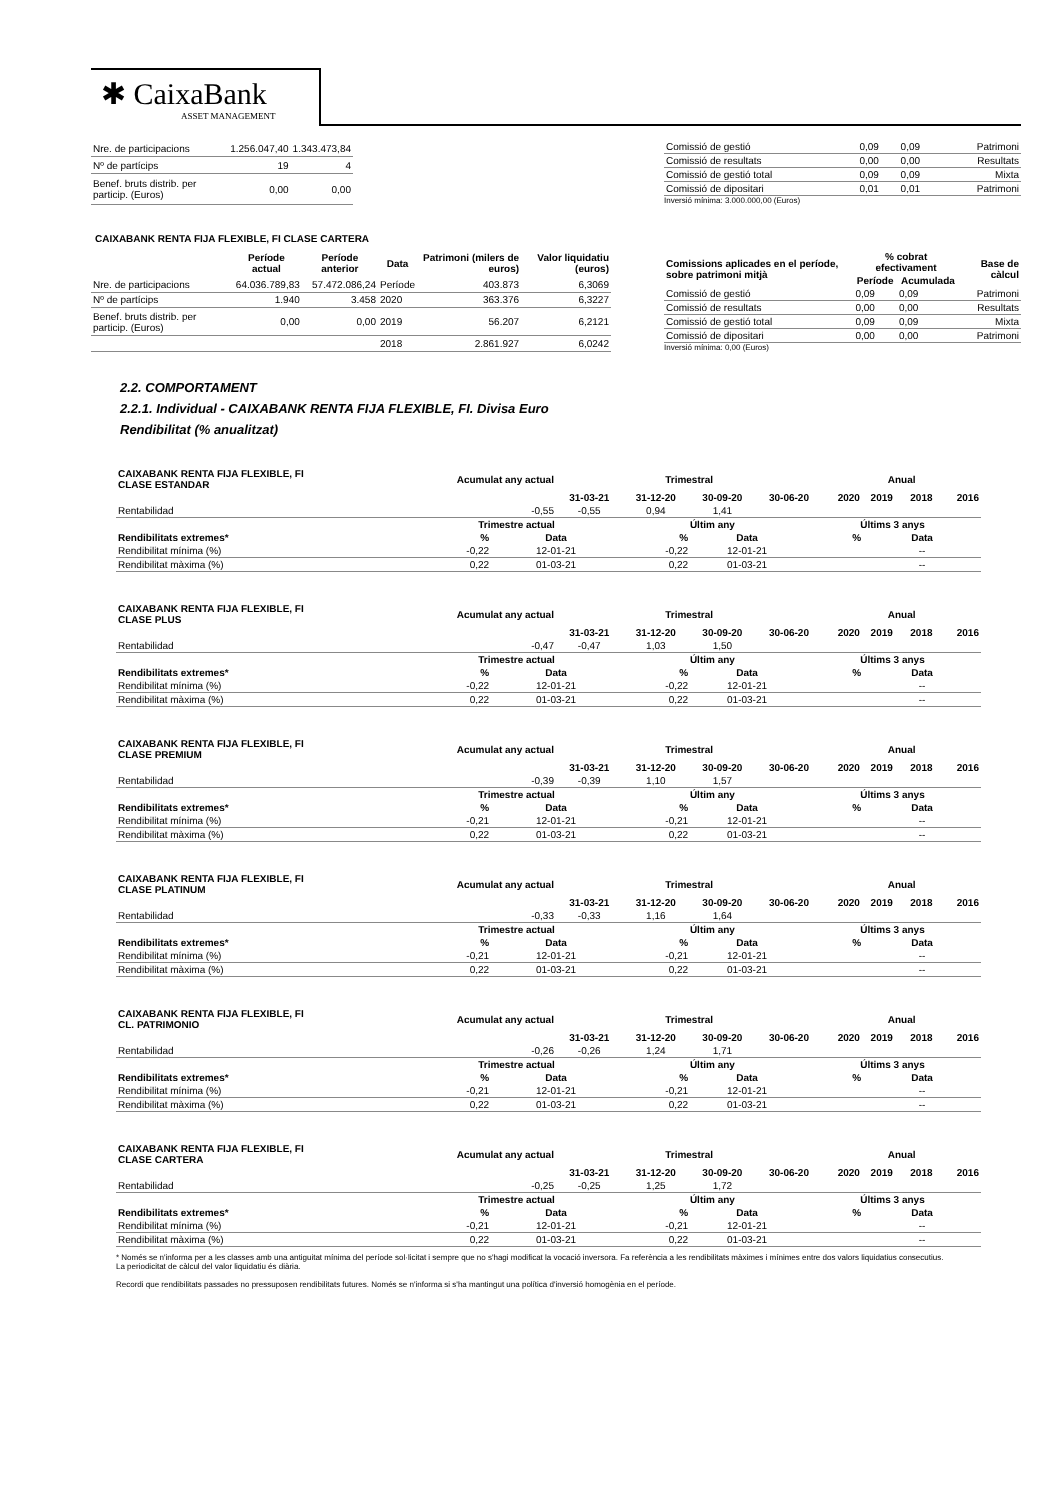✱ CaixaBank
ASSET MANAGEMENT
| Nre. de participacions | 1.256.047,40 | 1.343.473,84 |
| Nº de partícips | 19 | 4 |
| Benef. bruts distrib. per particip. (Euros) | 0,00 | 0,00 |
| Comissió de gestió | 0,09 | 0,09 | Patrimoni |
| Comissió de resultats | 0,00 | 0,00 | Resultats |
| Comissió de gestió total | 0,09 | 0,09 | Mixta |
| Comissió de dipositari | 0,01 | 0,01 | Patrimoni |
Inversió mínima: 3.000.000,00 (Euros)
CAIXABANK RENTA FIJA FLEXIBLE, FI CLASE CARTERA
| | Període actual | Període anterior | Data | Patrimoni (milers de euros) | Valor liquidatiu (euros) |
| --- | --- | --- | --- | --- | --- |
| Nre. de participacions | 64.036.789,83 | 57.472.086,24 | Període | 403.873 | 6,3069 |
| Nº de partícips | 1.940 | 3.458 | 2020 | 363.376 | 6,3227 |
| Benef. bruts distrib. per particip. (Euros) | 0,00 | 0,00 | 2019 | 56.207 | 6,2121 |
| | | | 2018 | 2.861.927 | 6,0242 |
| Comissions aplicades en el període, sobre patrimoni mitjà | % cobrat efectivament | | Base de càlcul |
| --- | --- | --- | --- |
| | Període | Acumulada | |
| Comissió de gestió | 0,09 | 0,09 | Patrimoni |
| Comissió de resultats | 0,00 | 0,00 | Resultats |
| Comissió de gestió total | 0,09 | 0,09 | Mixta |
| Comissió de dipositari | 0,00 | 0,00 | Patrimoni |
Inversió mínima: 0,00 (Euros)
2.2. COMPORTAMENT
2.2.1. Individual - CAIXABANK RENTA FIJA FLEXIBLE, FI. Divisa Euro
Rendibilitat (% anualitzat)
| CAIXABANK RENTA FIJA FLEXIBLE, FI CLASE ESTANDAR | Acumulat any actual | Trimestral | | | | Anual | | | |
| --- | --- | --- | --- | --- | --- | --- | --- | --- | --- |
| | | 31-03-21 | 31-12-20 | 30-09-20 | 30-06-20 | 2020 | 2019 | 2018 | 2016 |
| Rentabilidad | -0,55 | -0,55 | 0,94 | 1,41 | | | | | |
| | Trimestre actual | | Últim any | | Últims 3 anys | |
| --- | --- | --- | --- | --- | --- | --- |
| Rendibilitats extremes* | % | Data | % | Data | % | Data |
| Rendibilitat mínima (%) | -0,22 | 12-01-21 | -0,22 | 12-01-21 | | -- |
| Rendibilitat màxima (%) | 0,22 | 01-03-21 | 0,22 | 01-03-21 | | -- |
| CAIXABANK RENTA FIJA FLEXIBLE, FI CLASE PLUS | Acumulat any actual | Trimestral | | | | Anual | | | |
| --- | --- | --- | --- | --- | --- | --- | --- | --- | --- |
| | | 31-03-21 | 31-12-20 | 30-09-20 | 30-06-20 | 2020 | 2019 | 2018 | 2016 |
| Rentabilidad | -0,47 | -0,47 | 1,03 | 1,50 | | | | | |
| | Trimestre actual | | Últim any | | Últims 3 anys | |
| --- | --- | --- | --- | --- | --- | --- |
| Rendibilitats extremes* | % | Data | % | Data | % | Data |
| Rendibilitat mínima (%) | -0,22 | 12-01-21 | -0,22 | 12-01-21 | | -- |
| Rendibilitat màxima (%) | 0,22 | 01-03-21 | 0,22 | 01-03-21 | | -- |
| CAIXABANK RENTA FIJA FLEXIBLE, FI CLASE PREMIUM | Acumulat any actual | Trimestral | | | | Anual | | | |
| --- | --- | --- | --- | --- | --- | --- | --- | --- | --- |
| | | 31-03-21 | 31-12-20 | 30-09-20 | 30-06-20 | 2020 | 2019 | 2018 | 2016 |
| Rentabilidad | -0,39 | -0,39 | 1,10 | 1,57 | | | | | |
| | Trimestre actual | | Últim any | | Últims 3 anys | |
| --- | --- | --- | --- | --- | --- | --- |
| Rendibilitats extremes* | % | Data | % | Data | % | Data |
| Rendibilitat mínima (%) | -0,21 | 12-01-21 | -0,21 | 12-01-21 | | -- |
| Rendibilitat màxima (%) | 0,22 | 01-03-21 | 0,22 | 01-03-21 | | -- |
| CAIXABANK RENTA FIJA FLEXIBLE, FI CLASE PLATINUM | Acumulat any actual | Trimestral | | | | Anual | | | |
| --- | --- | --- | --- | --- | --- | --- | --- | --- | --- |
| | | 31-03-21 | 31-12-20 | 30-09-20 | 30-06-20 | 2020 | 2019 | 2018 | 2016 |
| Rentabilidad | -0,33 | -0,33 | 1,16 | 1,64 | | | | | |
| | Trimestre actual | | Últim any | | Últims 3 anys | |
| --- | --- | --- | --- | --- | --- | --- |
| Rendibilitats extremes* | % | Data | % | Data | % | Data |
| Rendibilitat mínima (%) | -0,21 | 12-01-21 | -0,21 | 12-01-21 | | -- |
| Rendibilitat màxima (%) | 0,22 | 01-03-21 | 0,22 | 01-03-21 | | -- |
| CAIXABANK RENTA FIJA FLEXIBLE, FI CL. PATRIMONIO | Acumulat any actual | Trimestral | | | | Anual | | | |
| --- | --- | --- | --- | --- | --- | --- | --- | --- | --- |
| | | 31-03-21 | 31-12-20 | 30-09-20 | 30-06-20 | 2020 | 2019 | 2018 | 2016 |
| Rentabilidad | -0,26 | -0,26 | 1,24 | 1,71 | | | | | |
| | Trimestre actual | | Últim any | | Últims 3 anys | |
| --- | --- | --- | --- | --- | --- | --- |
| Rendibilitats extremes* | % | Data | % | Data | % | Data |
| Rendibilitat mínima (%) | -0,21 | 12-01-21 | -0,21 | 12-01-21 | | -- |
| Rendibilitat màxima (%) | 0,22 | 01-03-21 | 0,22 | 01-03-21 | | -- |
| CAIXABANK RENTA FIJA FLEXIBLE, FI CLASE CARTERA | Acumulat any actual | Trimestral | | | | Anual | | | |
| --- | --- | --- | --- | --- | --- | --- | --- | --- | --- |
| | | 31-03-21 | 31-12-20 | 30-09-20 | 30-06-20 | 2020 | 2019 | 2018 | 2016 |
| Rentabilidad | -0,25 | -0,25 | 1,25 | 1,72 | | | | | |
| | Trimestre actual | | Últim any | | Últims 3 anys | |
| --- | --- | --- | --- | --- | --- | --- |
| Rendibilitats extremes* | % | Data | % | Data | % | Data |
| Rendibilitat mínima (%) | -0,21 | 12-01-21 | -0,21 | 12-01-21 | | -- |
| Rendibilitat màxima (%) | 0,22 | 01-03-21 | 0,22 | 01-03-21 | | -- |
* Només se n'informa per a les classes amb una antiguitat mínima del període sol·licitat i sempre que no s'hagi modificat la vocació inversora. Fa referència a les rendibilitats màximes i mínimes entre dos valors liquidatius consecutius.
La periodicitat de càlcul del valor liquidatiu és diària.
Recordi que rendibilitats passades no pressuposen rendibilitats futures. Només se n'informa si s'ha mantingut una política d'inversió homogènia en el període.